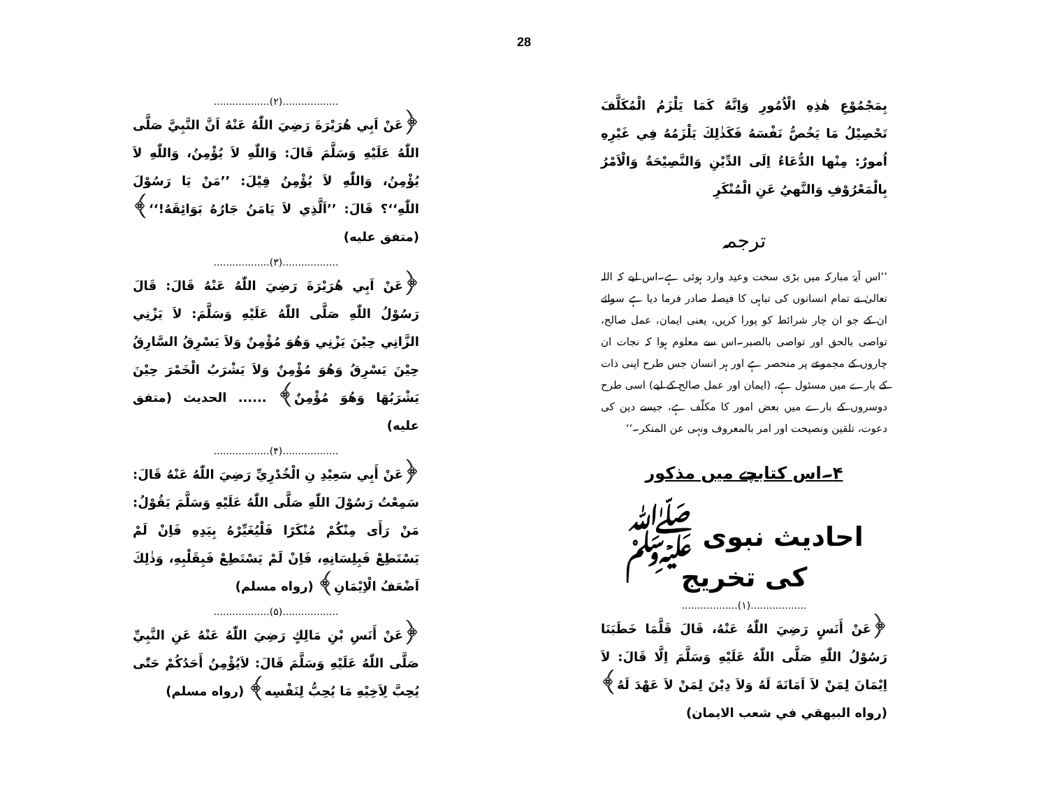28
بِمَجْمُوْعِ هٰذِهِ الْاُمُورِ وَاِنَّهُ كَمَا يَلْزَمُ الْمُكَلَّفَ تَحْصِيْلُ مَا يَخُصُّ نَفْسَهُ فَكَذٰلِكَ يَلْزَمُهُ فِي غَيْرِهِ اُمورٌ: مِنْها الدُّعَاءُ اِلَى الدِّيْنِ وَالنَّصِيْحَةُ وَالْاَمْرُ بِالْمَعْرُوْفِ وَالنَّهيُ عَنِ الْمُنْكَرِ
ترجمہ
’’اس آیۂ مبارکہ میں بڑی سخت وعید وارد ہوئی ہے۔اس لیے کہ اللہ تعالیٰ نے تمام انسانوں کی تباہی کا فیصلہ صادر فرما دیا ہے سوائے ان کے جو ان چار شرائط کو پورا کریں، یعنی ایمان، عمل صالح، تواصی بالحق اور تواصی بالصبر۔اس سے معلوم ہوا کہ نجات ان چاروں کے مجموعے پر منحصر ہے اور ہر انسان جس طرح اپنی ذات کے بارے میں مسئول ہے، (ایمان اور عمل صالح کے لیے) اسی طرح دوسروں کے بارے میں بعض امور کا مکلّف ہے، جیسے دین کی دعوت، تلقین ونصیحت اور امر بالمعروف ونہی عن المنکر۔‘‘
۴۔اس کتابچے میں مذکور
احادیث نبوی ﷺ کی تخریج
..................(۱)..................
﴿عَنْ أَنَسٍ رَضِيَ اللّٰهُ عَنْهُ، قَالَ قَلَّمَا خَطَبَنَا رَسُوْلُ اللّٰهِ صَلَّى اللّٰهُ عَلَيْهِ وَسَلَّمَ اِلَّا قَالَ: لاَ اِيْمَانَ لِمَنْ لاَ اَمَانَةَ لَهُ وَلاَ دِيْنَ لِمَنْ لاَ عَهْدَ لَهُ﴾ (رواه البيهقي في شعب الايمان)
..................(۲)..................
﴿عَنْ اَبِي هُرَيْرَةَ رَضِيَ اللّٰهُ عَنْهُ اَنَّ النَّبِيَّ صَلَّى اللّٰهُ عَلَيْهِ وَسَلَّمَ قَالَ: وَاللّٰهِ لاَ يُؤْمِنُ، وَاللّٰهِ لاَ يُؤْمِنُ، وَاللّٰهِ لاَ يُؤْمِنُ قِيْلَ: ’’مَنْ يَا رَسُوْلَ اللّٰهِ‘‘؟ قَالَ: ’’اَلَّذِي لاَ يَامَنُ جَارُهُ بَوَائِقَهُ!‘‘﴾ (متفق عليه)
..................(۳)..................
﴿عَنْ اَبِي هُرَيْرَةَ رَضِيَ اللّٰهُ عَنْهُ قَالَ: قَالَ رَسُوْلُ اللّٰهِ صَلَّى اللّٰهُ عَلَيْهِ وَسَلَّمَ: لاَ يَزْنِي الزَّانِي حِيْنَ يَزْنِي وَهُوَ مُؤْمِنٌ وَلاَ يَسْرِقُ السَّارِقُ حِيْنَ يَسْرِقُ وَهُوَ مُؤْمِنٌ وَلاَ يَشْرَبُ الْخَمْرَ حِيْنَ يَشْرَبُهَا وَهُوَ مُؤْمِنٌ﴾ ...... الحديث (متفق عليه)
..................(۴)..................
﴿عَنْ أَبِي سَعِيْدِ نِ الْخُدْرِيِّ رَضِيَ اللّٰهُ عَنْهُ قَالَ: سَمِعْتُ رَسُوْلَ اللّٰهِ صَلَّى اللّٰهُ عَلَيْهِ وَسَلَّمَ يَقُوْلُ: مَنْ رَأَى مِنْكُمْ مُنْكَرًا فَلْيُغَيِّرْهُ بِيَدِهِ فَاِنْ لَمْ يَسْتَطِعْ فَبِلِسَانِهِ، فَاِنْ لَمْ يَسْتَطِعْ فَبِقَلْبِهِ، وَذٰلِكَ اَضْعَفُ الْاِيْمَانِ﴾ (رواه مسلم)
..................(۵)..................
﴿عَنْ أَنَسِ بْنِ مَالِكٍ رَضِيَ اللّٰهُ عَنْهُ عَنِ النَّبِيِّ صَلَّى اللّٰهُ عَلَيْهِ وَسَلَّمَ قَالَ: لاَيُؤْمِنُ أَحَدُكُمْ حَتّٰى يُحِبَّ لِاَخِيْهِ مَا يُحِبُّ لِنَفْسِه﴾ (رواه مسلم)